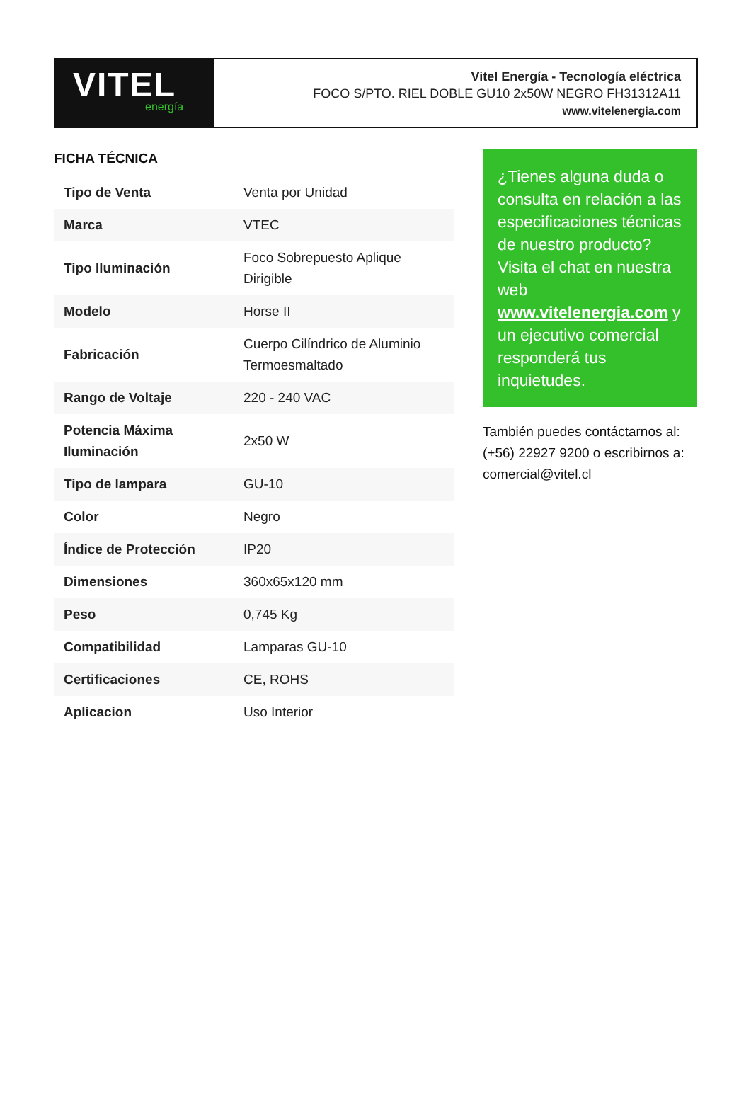VITEL
energía
Vitel Energía - Tecnología eléctrica
FOCO S/PTO. RIEL DOBLE GU10 2x50W NEGRO FH31312A11
www.vitelenergia.com
FICHA TÉCNICA
| Tipo de Venta | Venta por Unidad |
| Marca | VTEC |
| Tipo Iluminación | Foco Sobrepuesto Aplique Dirigible |
| Modelo | Horse II |
| Fabricación | Cuerpo Cilíndrico de Aluminio Termoesmaltado |
| Rango de Voltaje | 220 - 240 VAC |
| Potencia Máxima Iluminación | 2x50 W |
| Tipo de lampara | GU-10 |
| Color | Negro |
| Índice de Protección | IP20 |
| Dimensiones | 360x65x120 mm |
| Peso | 0,745 Kg |
| Compatibilidad | Lamparas GU-10 |
| Certificaciones | CE, ROHS |
| Aplicacion | Uso Interior |
¿Tienes alguna duda o consulta en relación a las especificaciones técnicas de nuestro producto? Visita el chat en nuestra web www.vitelenergia.com y un ejecutivo comercial responderá tus inquietudes.
También puedes contáctarnos al: (+56) 22927 9200 o escribirnos a: comercial@vitel.cl